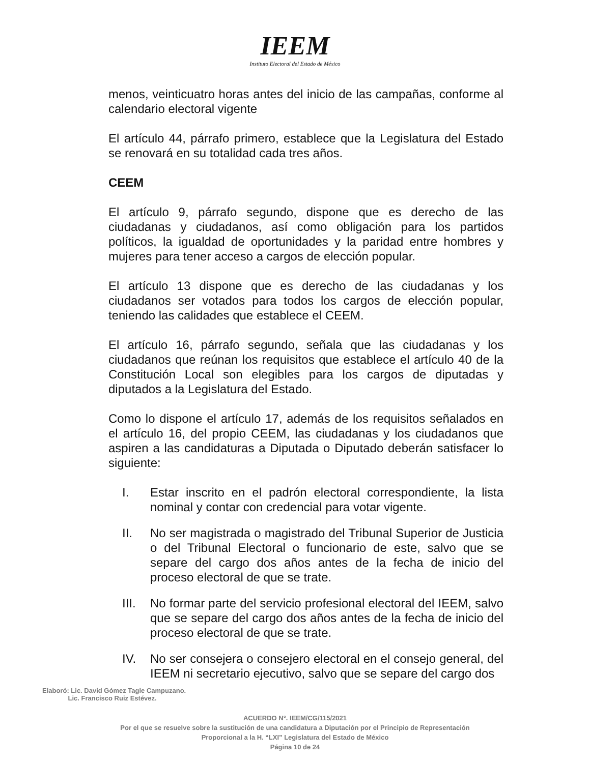IEEM
Instituto Electoral del Estado de México
menos, veinticuatro horas antes del inicio de las campañas, conforme al calendario electoral vigente
El artículo 44, párrafo primero, establece que la Legislatura del Estado se renovará en su totalidad cada tres años.
CEEM
El artículo 9, párrafo segundo, dispone que es derecho de las ciudadanas y ciudadanos, así como obligación para los partidos políticos, la igualdad de oportunidades y la paridad entre hombres y mujeres para tener acceso a cargos de elección popular.
El artículo 13 dispone que es derecho de las ciudadanas y los ciudadanos ser votados para todos los cargos de elección popular, teniendo las calidades que establece el CEEM.
El artículo 16, párrafo segundo, señala que las ciudadanas y los ciudadanos que reúnan los requisitos que establece el artículo 40 de la Constitución Local son elegibles para los cargos de diputadas y diputados a la Legislatura del Estado.
Como lo dispone el artículo 17, además de los requisitos señalados en el artículo 16, del propio CEEM, las ciudadanas y los ciudadanos que aspiren a las candidaturas a Diputada o Diputado deberán satisfacer lo siguiente:
I. Estar inscrito en el padrón electoral correspondiente, la lista nominal y contar con credencial para votar vigente.
II. No ser magistrada o magistrado del Tribunal Superior de Justicia o del Tribunal Electoral o funcionario de este, salvo que se separe del cargo dos años antes de la fecha de inicio del proceso electoral de que se trate.
III. No formar parte del servicio profesional electoral del IEEM, salvo que se separe del cargo dos años antes de la fecha de inicio del proceso electoral de que se trate.
IV. No ser consejera o consejero electoral en el consejo general, del IEEM ni secretario ejecutivo, salvo que se separe del cargo dos
Elaboró: Lic. David Gómez Tagle Campuzano.
Lic. Francisco Ruiz Estévez.
ACUERDO N°. IEEM/CG/115/2021
Por el que se resuelve sobre la sustitución de una candidatura a Diputación por el Principio de Representación
Proporcional a la H. “LXI” Legislatura del Estado de México
Página 10 de 24